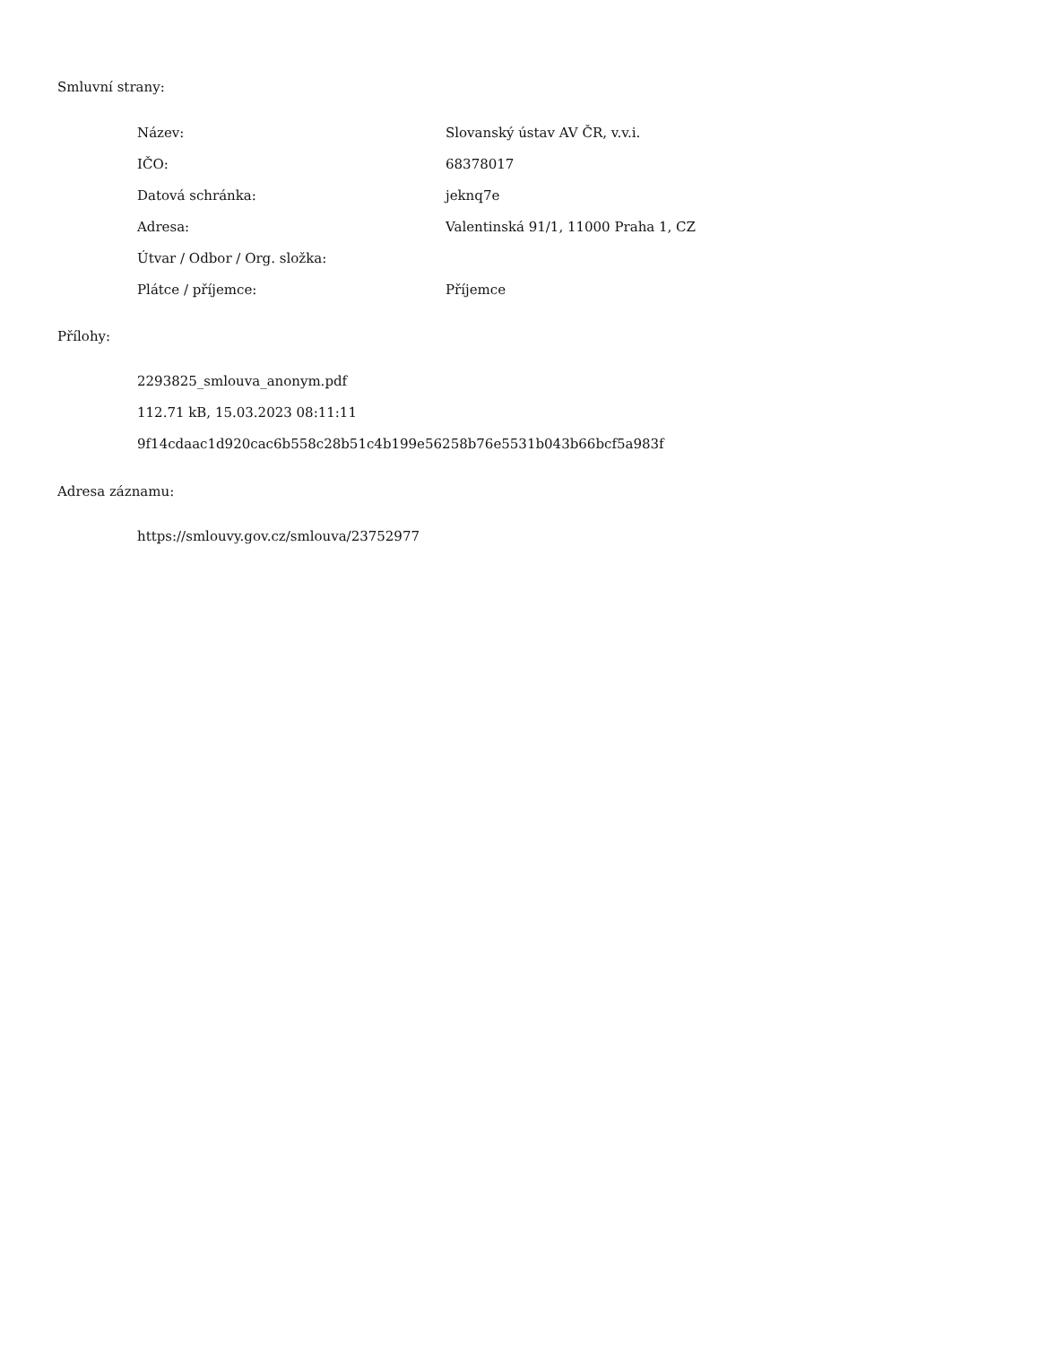Smluvní strany:
| Název: | Slovanský ústav AV ČR, v.v.i. |
| IČO: | 68378017 |
| Datová schránka: | jeknq7e |
| Adresa: | Valentinská 91/1, 11000 Praha 1, CZ |
| Útvar / Odbor / Org. složka: | |
| Plátce / příjemce: | Příjemce |
Přílohy:
2293825_smlouva_anonym.pdf
112.71 kB, 15.03.2023 08:11:11
9f14cdaac1d920cac6b558c28b51c4b199e56258b76e5531b043b66bcf5a983f
Adresa záznamu:
https://smlouvy.gov.cz/smlouva/23752977